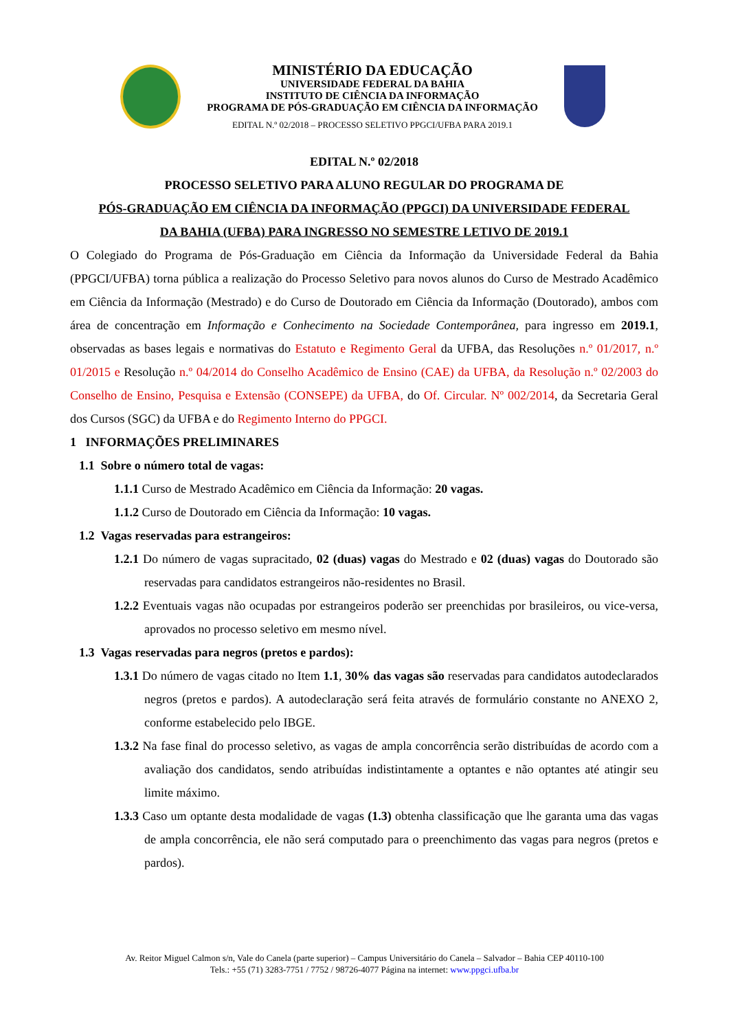MINISTÉRIO DA EDUCAÇÃO
UNIVERSIDADE FEDERAL DA BAHIA
INSTITUTO DE CIÊNCIA DA INFORMAÇÃO
PROGRAMA DE PÓS-GRADUAÇÃO EM CIÊNCIA DA INFORMAÇÃO
EDITAL N.º 02/2018 – PROCESSO SELETIVO PPGCI/UFBA PARA 2019.1
EDITAL N.º 02/2018
PROCESSO SELETIVO PARA ALUNO REGULAR DO PROGRAMA DE
PÓS-GRADUAÇÃO EM CIÊNCIA DA INFORMAÇÃO (PPGCI) DA UNIVERSIDADE FEDERAL
DA BAHIA (UFBA) PARA INGRESSO NO SEMESTRE LETIVO DE 2019.1
O Colegiado do Programa de Pós-Graduação em Ciência da Informação da Universidade Federal da Bahia (PPGCI/UFBA) torna pública a realização do Processo Seletivo para novos alunos do Curso de Mestrado Acadêmico em Ciência da Informação (Mestrado) e do Curso de Doutorado em Ciência da Informação (Doutorado), ambos com área de concentração em Informação e Conhecimento na Sociedade Contemporânea, para ingresso em 2019.1, observadas as bases legais e normativas do Estatuto e Regimento Geral da UFBA, das Resoluções n.º 01/2017, n.º 01/2015 e Resolução n.º 04/2014 do Conselho Acadêmico de Ensino (CAE) da UFBA, da Resolução n.º 02/2003 do Conselho de Ensino, Pesquisa e Extensão (CONSEPE) da UFBA, do Of. Circular. Nº 002/2014, da Secretaria Geral dos Cursos (SGC) da UFBA e do Regimento Interno do PPGCI.
1 INFORMAÇÕES PRELIMINARES
1.1 Sobre o número total de vagas:
1.1.1 Curso de Mestrado Acadêmico em Ciência da Informação: 20 vagas.
1.1.2 Curso de Doutorado em Ciência da Informação: 10 vagas.
1.2 Vagas reservadas para estrangeiros:
1.2.1 Do número de vagas supracitado, 02 (duas) vagas do Mestrado e 02 (duas) vagas do Doutorado são reservadas para candidatos estrangeiros não-residentes no Brasil.
1.2.2 Eventuais vagas não ocupadas por estrangeiros poderão ser preenchidas por brasileiros, ou vice-versa, aprovados no processo seletivo em mesmo nível.
1.3 Vagas reservadas para negros (pretos e pardos):
1.3.1 Do número de vagas citado no Item 1.1, 30% das vagas são reservadas para candidatos autodeclarados negros (pretos e pardos). A autodeclaração será feita através de formulário constante no ANEXO 2, conforme estabelecido pelo IBGE.
1.3.2 Na fase final do processo seletivo, as vagas de ampla concorrência serão distribuídas de acordo com a avaliação dos candidatos, sendo atribuídas indistintamente a optantes e não optantes até atingir seu limite máximo.
1.3.3 Caso um optante desta modalidade de vagas (1.3) obtenha classificação que lhe garanta uma das vagas de ampla concorrência, ele não será computado para o preenchimento das vagas para negros (pretos e pardos).
Av. Reitor Miguel Calmon s/n, Vale do Canela (parte superior) – Campus Universitário do Canela – Salvador – Bahia CEP 40110-100
Tels.: +55 (71) 3283-7751 / 7752 / 98726-4077 Página na internet: www.ppgci.ufba.br